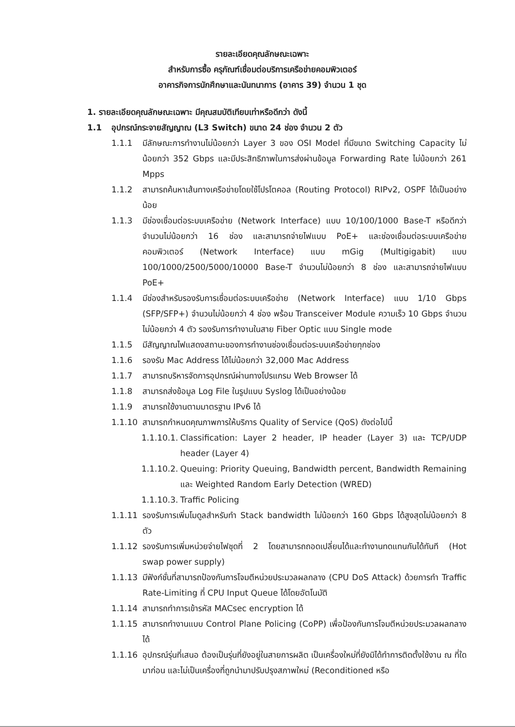รายละเอียดคุณลักษณะเฉพาะ
สำหรับการซื้อ ครุภัณฑ์เชื่อมต่อบริการเครือข่ายคอมพิวเตอร์
อาคารกิจการนักศึกษาและนันทนาการ (อาคาร 39) จำนวน 1 ชุด
1. รายละเอียดคุณลักษณะเฉพาะ มีคุณสมบัติเทียบเท่าหรือดีกว่า ดังนี้
1.1 อุปกรณ์กระจายสัญญาณ (L3 Switch) ขนาด 24 ช่อง จำนวน 2 ตัว
1.1.1 มีลักษณะการทำงานไม่น้อยกว่า Layer 3 ของ OSI Model ที่มีขนาด Switching Capacity ไม่น้อยกว่า 352 Gbps และมีประสิทธิภาพในการส่งผ่านข้อมูล Forwarding Rate ไม่น้อยกว่า 261 Mpps
1.1.2 สามารถค้นหาเส้นทางเครือข่ายโดยใช้โปรโตคอล (Routing Protocol) RIPv2, OSPF ได้เป็นอย่างน้อย
1.1.3 มีช่องเชื่อมต่อระบบเครือข่าย (Network Interface) แบบ 10/100/1000 Base-T หรือดีกว่า จำนวนไม่น้อยกว่า 16 ช่อง และสามารถจ่ายไฟแบบ PoE+ และช่องเชื่อมต่อระบบเครือข่ายคอมพิวเตอร์ (Network Interface) แบบ mGig (Multigigabit) แบบ 100/1000/2500/5000/10000 Base-T จำนวนไม่น้อยกว่า 8 ช่อง และสามารถจ่ายไฟแบบ PoE+
1.1.4 มีช่องสำหรับรองรับการเชื่อมต่อระบบเครือข่าย (Network Interface) แบบ 1/10 Gbps (SFP/SFP+) จำนวนไม่น้อยกว่า 4 ช่อง พร้อม Transceiver Module ความเร็ว 10 Gbps จำนวนไม่น้อยกว่า 4 ตัว รองรับการทำงานในสาย Fiber Optic แบบ Single mode
1.1.5 มีสัญญาณไฟแสดงสถานะของการทำงานช่องเชื่อมต่อระบบเครือข่ายทุกช่อง
1.1.6 รองรับ Mac Address ได้ไม่น้อยกว่า 32,000 Mac Address
1.1.7 สามารถบริหารจัดการอุปกรณ์ผ่านทางโปรแกรม Web Browser ได้
1.1.8 สามารถส่งข้อมูล Log File ในรูปแบบ Syslog ได้เป็นอย่างน้อย
1.1.9 สามารถใช้งานตามมาตรฐาน IPv6 ได้
1.1.10 สามารถกำหนดคุณภาพการให้บริการ Quality of Service (QoS) ดังต่อไปนี้
1.1.10.1.
Classification: Layer 2 header, IP header (Layer 3) และ TCP/UDP header (Layer 4)
1.1.10.2.
Queuing: Priority Queuing, Bandwidth percent, Bandwidth Remaining และ Weighted Random Early Detection (WRED)
1.1.10.3.
Traffic Policing
1.1.11 รองรับการเพิ่มโมดูลสำหรับทำ Stack bandwidth ไม่น้อยกว่า 160 Gbps ได้สูงสุดไม่น้อยกว่า 8 ตัว
1.1.12 รองรับการเพิ่มหน่วยจ่ายไฟชุดที่ 2 โดยสามารถถอดเปลี่ยนได้และทำงานทดแทนกันได้ทันที (Hot swap power supply)
1.1.13 มีฟังก์ชั่นที่สามารถป้องกันการโจมตีหน่วยประมวลผลกลาง (CPU DoS Attack) ด้วยการทำ Traffic Rate-Limiting ที่ CPU Input Queue ได้โดยอัตโนมัติ
1.1.14 สามารถทำการเข้ารหัส MACsec encryption ได้
1.1.15 สามารถทำงานแบบ Control Plane Policing (CoPP) เพื่อป้องกันการโจมตีหน่วยประมวลผลกลางได้
1.1.16 อุปกรณ์รุ่นที่เสนอ ต้องเป็นรุ่นที่ยังอยู่ในสายการผลิต เป็นเครื่องใหม่ที่ยังมิได้ทำการติดตั้งใช้งาน ณ ที่ใดมาก่อน และไม่เป็นเครื่องที่ถูกนำมาปรับปรุงสภาพใหม่ (Reconditioned หรือ